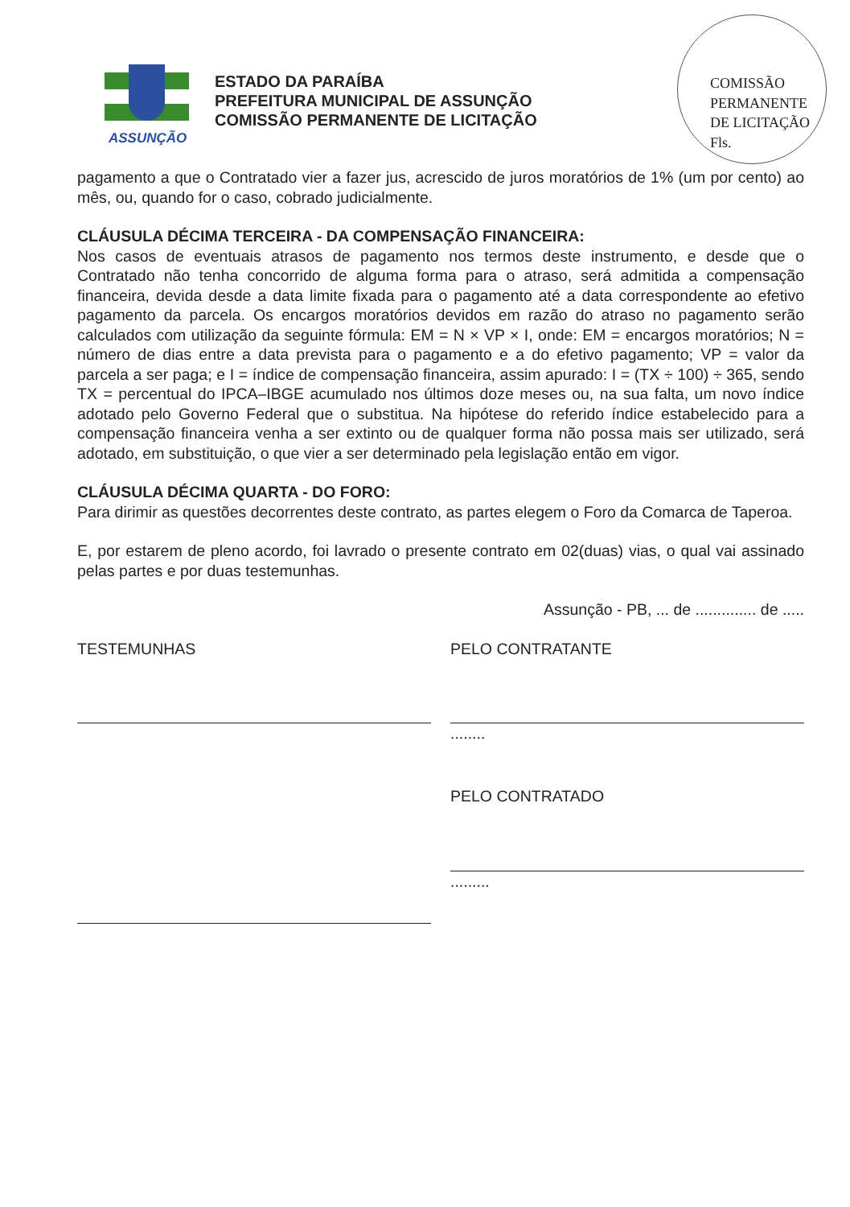ASSUNÇÃO
ESTADO DA PARAÍBA
PREFEITURA MUNICIPAL DE ASSUNÇÃO
COMISSÃO PERMANENTE DE LICITAÇÃO
COMISSÃO PERMANENTE DE LICITAÇÃO
Fls.
pagamento a que o Contratado vier a fazer jus, acrescido de juros moratórios de 1% (um por cento) ao mês, ou, quando for o caso, cobrado judicialmente.
CLÁUSULA DÉCIMA TERCEIRA - DA COMPENSAÇÃO FINANCEIRA:
Nos casos de eventuais atrasos de pagamento nos termos deste instrumento, e desde que o Contratado não tenha concorrido de alguma forma para o atraso, será admitida a compensação financeira, devida desde a data limite fixada para o pagamento até a data correspondente ao efetivo pagamento da parcela. Os encargos moratórios devidos em razão do atraso no pagamento serão calculados com utilização da seguinte fórmula: EM = N × VP × I, onde: EM = encargos moratórios; N = número de dias entre a data prevista para o pagamento e a do efetivo pagamento; VP = valor da parcela a ser paga; e I = índice de compensação financeira, assim apurado: I = (TX ÷ 100) ÷ 365, sendo TX = percentual do IPCA–IBGE acumulado nos últimos doze meses ou, na sua falta, um novo índice adotado pelo Governo Federal que o substitua. Na hipótese do referido índice estabelecido para a compensação financeira venha a ser extinto ou de qualquer forma não possa mais ser utilizado, será adotado, em substituição, o que vier a ser determinado pela legislação então em vigor.
CLÁUSULA DÉCIMA QUARTA - DO FORO:
Para dirimir as questões decorrentes deste contrato, as partes elegem o Foro da Comarca de Taperoa.
E, por estarem de pleno acordo, foi lavrado o presente contrato em 02(duas) vias, o qual vai assinado pelas partes e por duas testemunhas.
Assunção - PB, ... de .............. de .....
TESTEMUNHAS PELO CONTRATANTE
........
PELO CONTRATADO
.........